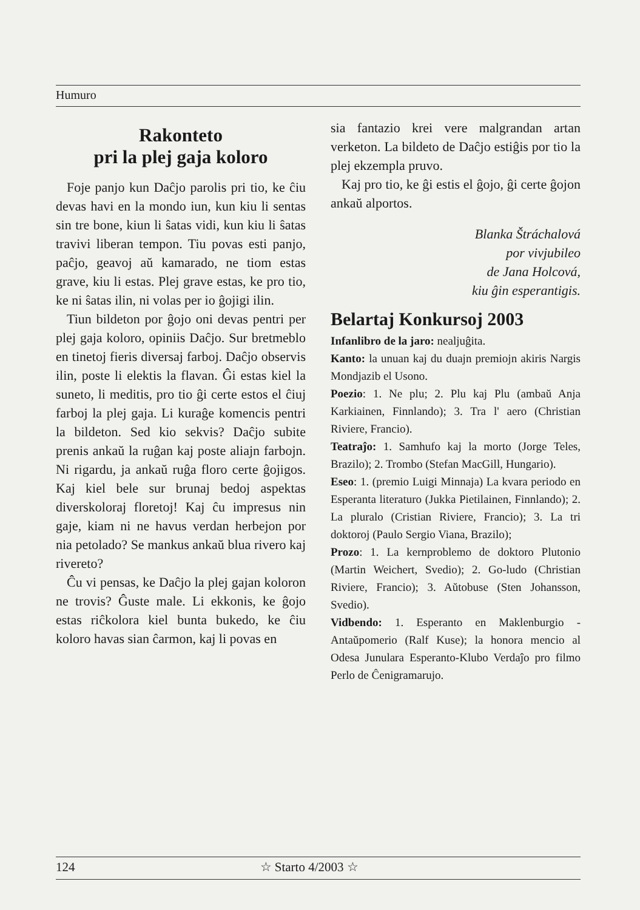Humuro
Rakonteto
pri la plej gaja koloro
Foje panjo kun Daĉjo parolis pri tio, ke ĉiu devas havi en la mondo iun, kun kiu li sentas sin tre bone, kiun li ŝatas vidi, kun kiu li ŝatas travivi liberan tempon. Tiu povas esti panjo, paĉjo, geavoj aŭ kamarado, ne tiom estas grave, kiu li estas. Plej grave estas, ke pro tio, ke ni ŝatas ilin, ni volas per io ĝojigi ilin.
Tiun bildeton por ĝojo oni devas pentri per plej gaja koloro, opiniis Daĉjo. Sur bretmeblo en tinetoj fieris diversaj farboj. Daĉjo observis ilin, poste li elektis la flavan. Ĝi estas kiel la suneto, li meditis, pro tio ĝi certe estos el ĉiuj farboj la plej gaja. Li kuraĝe komencis pentri la bildeton. Sed kio sekvis? Daĉjo subite prenis ankaŭ la ruĝan kaj poste aliajn farbojn. Ni rigardu, ja ankaŭ ruĝa floro certe ĝojigos. Kaj kiel bele sur brunaj bedoj aspektas diverskoloraj floretoj! Kaj ĉu impresus nin gaje, kiam ni ne havus verdan herbejon por nia petolado? Se mankus ankaŭ blua rivero kaj rivereto?
Ĉu vi pensas, ke Daĉjo la plej gajan koloron ne trovis? Ĝuste male. Li ekkonis, ke ĝojo estas riĉkolora kiel bunta bukedo, ke ĉiu koloro havas sian ĉarmon, kaj li povas en
sia fantazio krei vere malgrandan artan verketon. La bildeto de Daĉjo estiĝis por tio la plej ekzempla pruvo.
Kaj pro tio, ke ĝi estis el ĝojo, ĝi certe ĝojon ankaŭ alportos.
Blanka Štráchalová
por vivjubileo
de Jana Holcová,
kiu ĝin esperantigis.
Belartaj Konkursoj 2003
Infanlibro de la jaro: nealjuĝita.
Kanto: la unuan kaj du duajn premiojn akiris Nargis Mondjazib el Usono.
Poezio: 1. Ne plu; 2. Plu kaj Plu (ambaŭ Anja Karkiainen, Finnlando); 3. Tra l' aero (Christian Riviere, Francio).
Teatraĵo: 1. Samhufo kaj la morto (Jorge Teles, Brazilo); 2. Trombo (Stefan MacGill, Hungario).
Eseo: 1. (premio Luigi Minnaja) La kvara periodo en Esperanta literaturo (Jukka Pietilainen, Finnlando); 2. La pluralo (Cristian Riviere, Francio); 3. La tri doktoroj (Paulo Sergio Viana, Brazilo);
Prozo: 1. La kernproblemo de doktoro Plutonio (Martin Weichert, Svedio); 2. Go-ludo (Christian Riviere, Francio); 3. Aŭtobuse (Sten Johansson, Svedio).
Vidbendo: 1. Esperanto en Maklenburgio -Antaŭpomerio (Ralf Kuse); la honora mencio al Odesa Junulara Esperanto-Klubo Verdaĵo pro filmo Perlo de Ĉenigramarujo.
124 ☆ Starto 4/2003 ☆